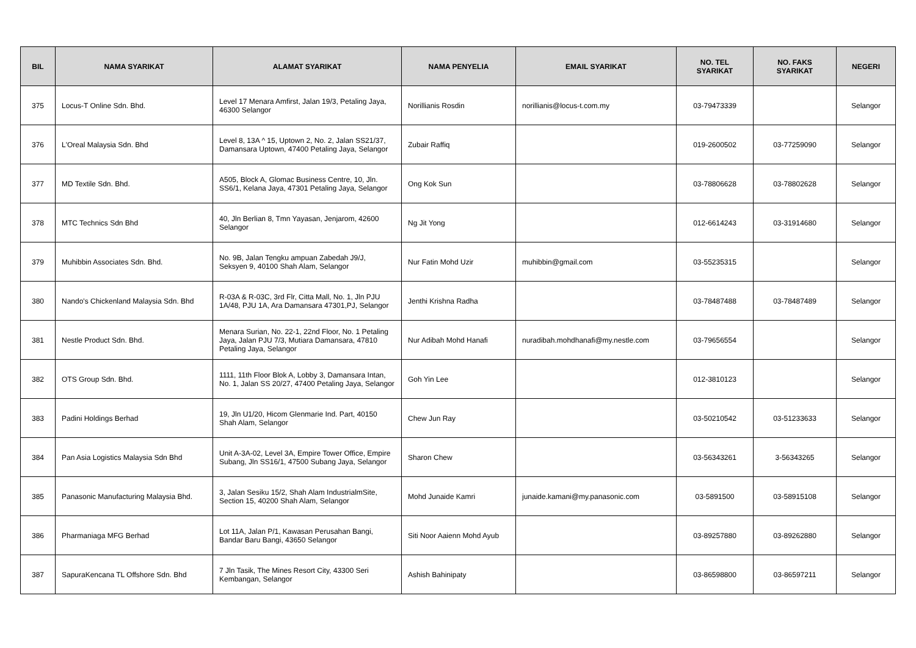| BIL | NAMA SYARIKAT | ALAMAT SYARIKAT | NAMA PENYELIA | EMAIL SYARIKAT | NO. TEL SYARIKAT | NO. FAKS SYARIKAT | NEGERI |
| --- | --- | --- | --- | --- | --- | --- | --- |
| 375 | Locus-T Online Sdn. Bhd. | Level 17 Menara Amfirst, Jalan 19/3, Petaling Jaya, 46300 Selangor | Norillianis Rosdin | norillianis@locus-t.com.my | 03-79473339 | | Selangor |
| 376 | L'Oreal Malaysia Sdn. Bhd | Level 8, 13A ^ 15, Uptown 2, No. 2, Jalan SS21/37, Damansara Uptown, 47400 Petaling Jaya, Selangor | Zubair Raffiq | | 019-2600502 | 03-77259090 | Selangor |
| 377 | MD Textile Sdn. Bhd. | A505, Block A, Glomac Business Centre, 10, Jln. SS6/1, Kelana Jaya, 47301 Petaling Jaya, Selangor | Ong Kok Sun | | 03-78806628 | 03-78802628 | Selangor |
| 378 | MTC Technics Sdn Bhd | 40, Jln Berlian 8, Tmn Yayasan, Jenjarom, 42600 Selangor | Ng Jit Yong | | 012-6614243 | 03-31914680 | Selangor |
| 379 | Muhibbin Associates Sdn. Bhd. | No. 9B, Jalan Tengku ampuan Zabedah J9/J, Seksyen 9, 40100 Shah Alam, Selangor | Nur Fatin Mohd Uzir | muhibbin@gmail.com | 03-55235315 | | Selangor |
| 380 | Nando's Chickenland Malaysia Sdn. Bhd | R-03A & R-03C, 3rd Flr, Citta Mall, No. 1, Jln PJU 1A/48, PJU 1A, Ara Damansara 47301,PJ, Selangor | Jenthi Krishna Radha | | 03-78487488 | 03-78487489 | Selangor |
| 381 | Nestle Product Sdn. Bhd. | Menara Surian, No. 22-1, 22nd Floor, No. 1 Petaling Jaya, Jalan PJU 7/3, Mutiara Damansara, 47810 Petaling Jaya, Selangor | Nur Adibah Mohd Hanafi | nuradibah.mohdhanafi@my.nestle.com | 03-79656554 | | Selangor |
| 382 | OTS Group Sdn. Bhd. | 1111, 11th Floor Blok A, Lobby 3, Damansara Intan, No. 1, Jalan SS 20/27, 47400 Petaling Jaya, Selangor | Goh Yin Lee | | 012-3810123 | | Selangor |
| 383 | Padini Holdings Berhad | 19, Jln U1/20, Hicom Glenmarie Ind. Part, 40150 Shah Alam, Selangor | Chew Jun Ray | | 03-50210542 | 03-51233633 | Selangor |
| 384 | Pan Asia Logistics Malaysia Sdn Bhd | Unit A-3A-02, Level 3A, Empire Tower Office, Empire Subang, Jln SS16/1, 47500 Subang Jaya, Selangor | Sharon Chew | | 03-56343261 | 3-56343265 | Selangor |
| 385 | Panasonic Manufacturing Malaysia Bhd. | 3, Jalan Sesiku 15/2, Shah Alam IndustrialmSite, Section 15, 40200 Shah Alam, Selangor | Mohd Junaide Kamri | junaide.kamani@my.panasonic.com | 03-5891500 | 03-58915108 | Selangor |
| 386 | Pharmaniaga MFG Berhad | Lot 11A, Jalan P/1, Kawasan Perusahan Bangi, Bandar Baru Bangi, 43650 Selangor | Siti Noor Aaienn Mohd Ayub | | 03-89257880 | 03-89262880 | Selangor |
| 387 | SapuraKencana TL Offshore Sdn. Bhd | 7 Jln Tasik, The Mines Resort City, 43300 Seri Kembangan, Selangor | Ashish Bahinipaty | | 03-86598800 | 03-86597211 | Selangor |